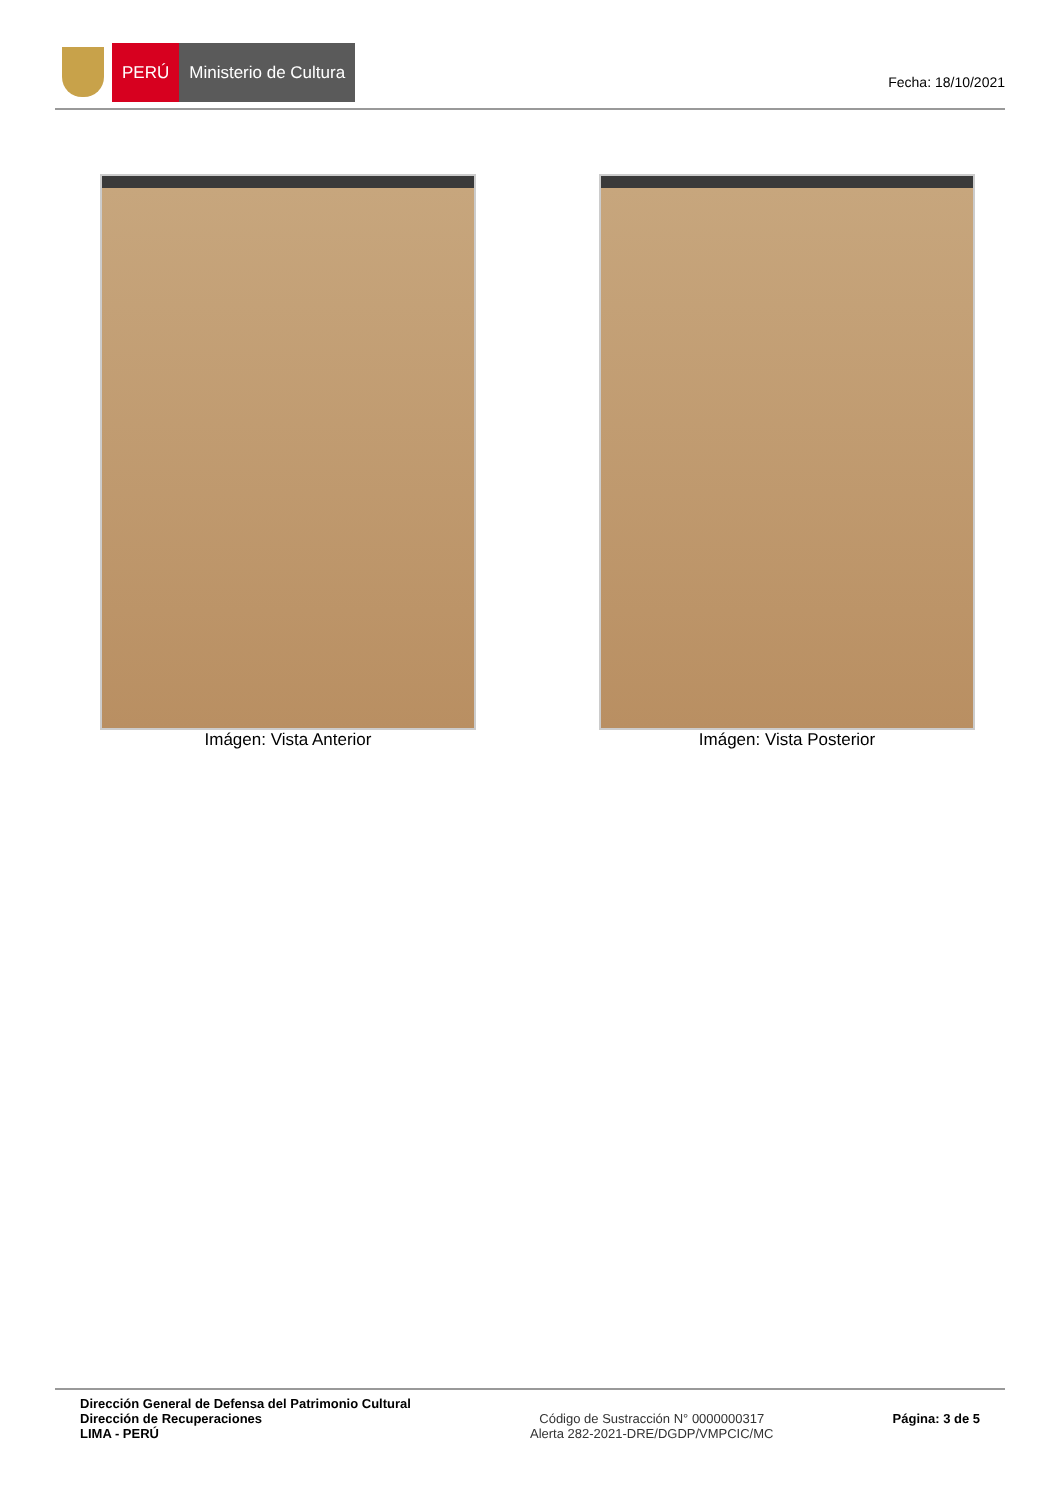PERÚ Ministerio de Cultura
Fecha: 18/10/2021
Imágen: Vista Anterior Imágen: Vista Posterior
Dirección General de Defensa del Patrimonio Cultural
Dirección de Recuperaciones
LIMA - PERÚ
Código de Sustracción N° 0000000317
Alerta 282-2021-DRE/DGDP/VMPCIC/MC
Página: 3 de 5